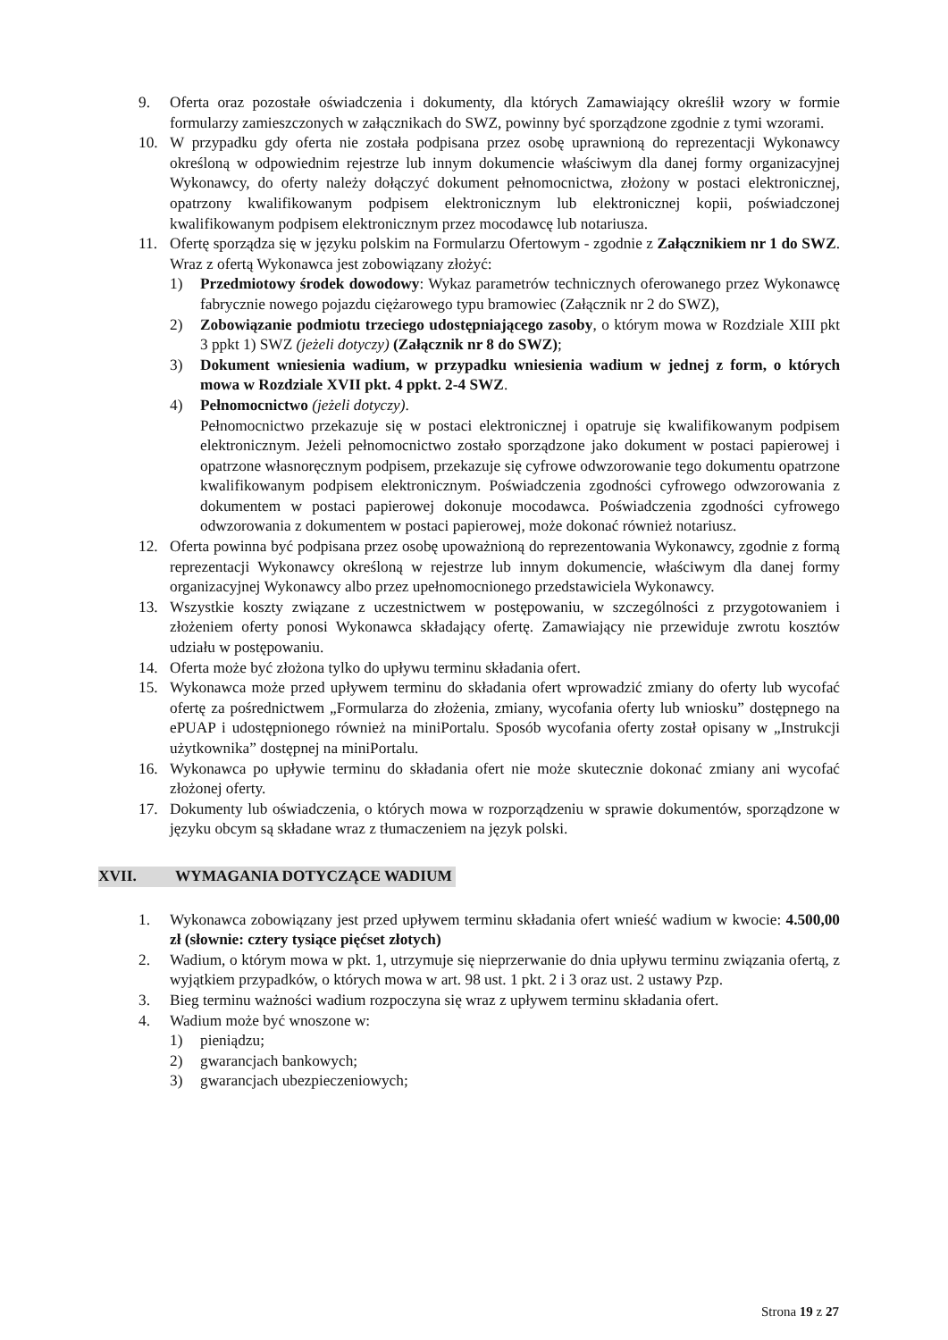9. Oferta oraz pozostałe oświadczenia i dokumenty, dla których Zamawiający określił wzory w formie formularzy zamieszczonych w załącznikach do SWZ, powinny być sporządzone zgodnie z tymi wzorami.
10. W przypadku gdy oferta nie została podpisana przez osobę uprawnioną do reprezentacji Wykonawcy określoną w odpowiednim rejestrze lub innym dokumencie właściwym dla danej formy organizacyjnej Wykonawcy, do oferty należy dołączyć dokument pełnomocnictwa, złożony w postaci elektronicznej, opatrzony kwalifikowanym podpisem elektronicznym lub elektronicznej kopii, poświadczonej kwalifikowanym podpisem elektronicznym przez mocodawcę lub notariusza.
11. Ofertę sporządza się w języku polskim na Formularzu Ofertowym - zgodnie z Załącznikiem nr 1 do SWZ. Wraz z ofertą Wykonawca jest zobowiązany złożyć:
1) Przedmiotowy środek dowodowy: Wykaz parametrów technicznych oferowanego przez Wykonawcę fabrycznie nowego pojazdu ciężarowego typu bramowiec (Załącznik nr 2 do SWZ),
2) Zobowiązanie podmiotu trzeciego udostępniającego zasoby, o którym mowa w Rozdziale XIII pkt 3 ppkt 1) SWZ (jeżeli dotyczy) (Załącznik nr 8 do SWZ);
3) Dokument wniesienia wadium, w przypadku wniesienia wadium w jednej z form, o których mowa w Rozdziale XVII pkt. 4 ppkt. 2-4 SWZ.
4) Pełnomocnictwo (jeżeli dotyczy).
Pełnomocnictwo przekazuje się w postaci elektronicznej i opatruje się kwalifikowanym podpisem elektronicznym. Jeżeli pełnomocnictwo zostało sporządzone jako dokument w postaci papierowej i opatrzone własnoręcznym podpisem, przekazuje się cyfrowe odwzorowanie tego dokumentu opatrzone kwalifikowanym podpisem elektronicznym. Poświadczenia zgodności cyfrowego odwzorowania z dokumentem w postaci papierowej dokonuje mocodawca. Poświadczenia zgodności cyfrowego odwzorowania z dokumentem w postaci papierowej, może dokonać również notariusz.
12. Oferta powinna być podpisana przez osobę upoważnioną do reprezentowania Wykonawcy, zgodnie z formą reprezentacji Wykonawcy określoną w rejestrze lub innym dokumencie, właściwym dla danej formy organizacyjnej Wykonawcy albo przez upełnomocnionego przedstawiciela Wykonawcy.
13. Wszystkie koszty związane z uczestnictwem w postępowaniu, w szczególności z przygotowaniem i złożeniem oferty ponosi Wykonawca składający ofertę. Zamawiający nie przewiduje zwrotu kosztów udziału w postępowaniu.
14. Oferta może być złożona tylko do upływu terminu składania ofert.
15. Wykonawca może przed upływem terminu do składania ofert wprowadzić zmiany do oferty lub wycofać ofertę za pośrednictwem „Formularza do złożenia, zmiany, wycofania oferty lub wniosku” dostępnego na ePUAP i udostępnionego również na miniPortalu. Sposób wycofania oferty został opisany w „Instrukcji użytkownika” dostępnej na miniPortalu.
16. Wykonawca po upływie terminu do składania ofert nie może skutecznie dokonać zmiany ani wycofać złożonej oferty.
17. Dokumenty lub oświadczenia, o których mowa w rozporządzeniu w sprawie dokumentów, sporządzone w języku obcym są składane wraz z tłumaczeniem na język polski.
XVII. WYMAGANIA DOTYCZĄCE WADIUM
1. Wykonawca zobowiązany jest przed upływem terminu składania ofert wnieść wadium w kwocie: 4.500,00 zł (słownie: cztery tysiące pięćset złotych)
2. Wadium, o którym mowa w pkt. 1, utrzymuje się nieprzerwanie do dnia upływu terminu związania ofertą, z wyjątkiem przypadków, o których mowa w art. 98 ust. 1 pkt. 2 i 3 oraz ust. 2 ustawy Pzp.
3. Bieg terminu ważności wadium rozpoczyna się wraz z upływem terminu składania ofert.
4. Wadium może być wnoszone w:
1) pieniądzu;
2) gwarancjach bankowych;
3) gwarancjach ubezpieczeniowych;
Strona 19 z 27